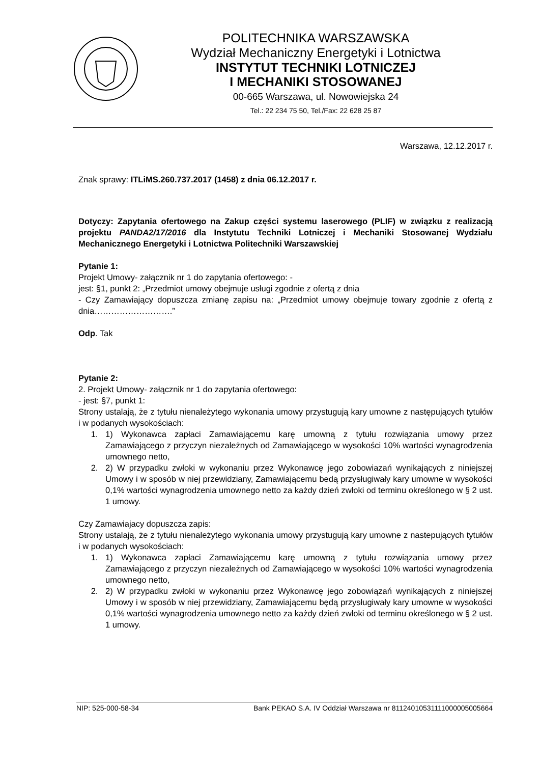POLITECHNIKA WARSZAWSKA
Wydział Mechaniczny Energetyki i Lotnictwa
INSTYTUT TECHNIKI LOTNICZEJ
I MECHANIKI STOSOWANEJ
00-665 Warszawa, ul. Nowowiejska 24
Tel.: 22 234 75 50, Tel./Fax: 22 628 25 87
Warszawa, 12.12.2017 r.
Znak sprawy: ITLiMS.260.737.2017 (1458) z dnia 06.12.2017 r.
Dotyczy: Zapytania ofertowego na Zakup części systemu laserowego (PLIF) w związku z realizacją projektu PANDA2/17/2016 dla Instytutu Techniki Lotniczej i Mechaniki Stosowanej Wydziału Mechanicznego Energetyki i Lotnictwa Politechniki Warszawskiej
Pytanie 1:
Projekt Umowy- załącznik nr 1 do zapytania ofertowego: -
jest: §1, punkt 2: „Przedmiot umowy obejmuje usługi zgodnie z ofertą z dnia
- Czy Zamawiający dopuszcza zmianę zapisu na: „Przedmiot umowy obejmuje towary zgodnie z ofertą z dnia……………………….”
Odp. Tak
Pytanie 2:
2. Projekt Umowy- załącznik nr 1 do zapytania ofertowego:
- jest: §7, punkt 1:
Strony ustalają, że z tytułu nienależytego wykonania umowy przystugują kary umowne z następujących tytułów i w podanych wysokościach:
1. 1) Wykonawca zapłaci Zamawiającemu karę umowną z tytułu rozwiązania umowy przez Zamawiającego z przyczyn niezależnych od Zamawiającego w wysokości 10% wartości wynagrodzenia umownego netto,
2. 2) W przypadku zwłoki w wykonaniu przez Wykonawcę jego zobowiazań wynikających z niniejszej Umowy i w sposób w niej przewidziany, Zamawiającemu bedą przysługiwały kary umowne w wysokości 0,1% wartości wynagrodzenia umownego netto za każdy dzień zwłoki od terminu określonego w § 2 ust. 1 umowy.
Czy Zamawiajacy dopuszcza zapis:
Strony ustalają, że z tytułu nienależytego wykonania umowy przystugują kary umowne z nastepujących tytułów i w podanych wysokościach:
1. 1) Wykonawca zapłaci Zamawiającemu karę umowną z tytułu rozwiązania umowy przez Zamawiającego z przyczyn niezależnych od Zamawiającego w wysokości 10% wartości wynagrodzenia umownego netto,
2. 2) W przypadku zwłoki w wykonaniu przez Wykonawcę jego zobowiązań wynikających z niniejszej Umowy i w sposób w niej przewidziany, Zamawiającemu będą przysługiwały kary umowne w wysokości 0,1% wartości wynagrodzenia umownego netto za każdy dzień zwłoki od terminu określonego w § 2 ust. 1 umowy.
NIP: 525-000-58-34 Bank PEKAO S.A. IV Oddział Warszawa nr 81124010531111000005005664